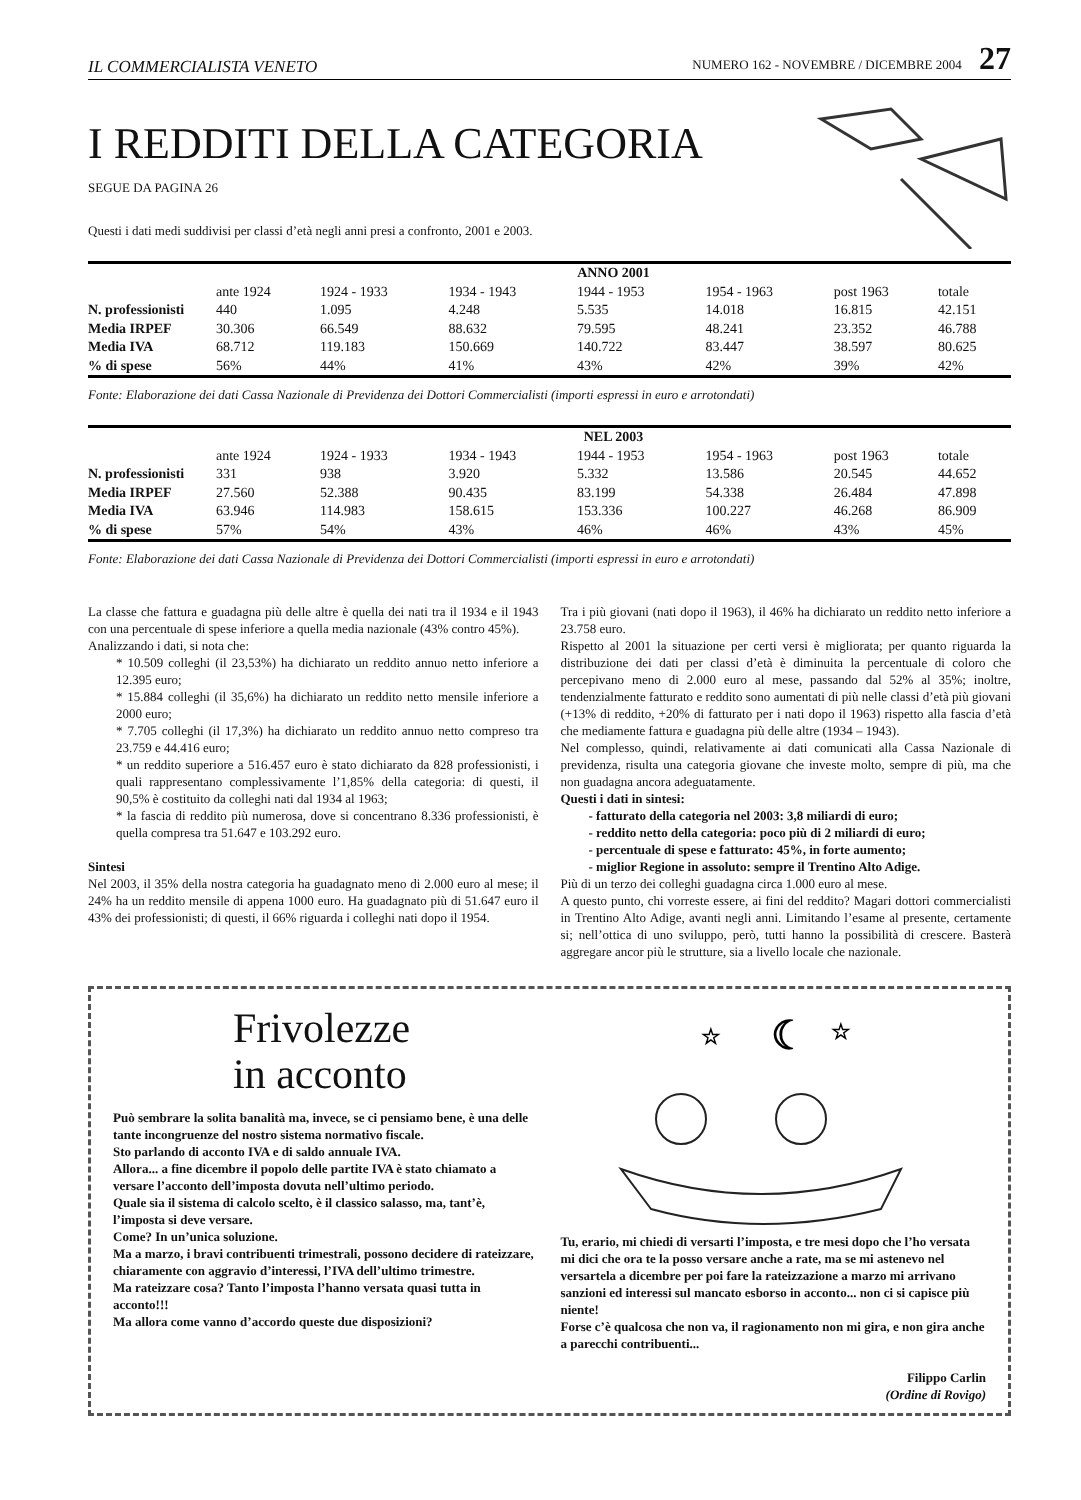IL COMMERCIALISTA VENETO NUMERO 162 - NOVEMBRE / DICEMBRE 2004 27
I REDDITI DELLA CATEGORIA
SEGUE DA PAGINA 26
Questi i dati medi suddivisi per classi d’età negli anni presi a confronto, 2001 e 2003.
| | ANNO 2001 | | | | | | |
| --- | --- | --- | --- | --- | --- | --- | --- |
| | ante 1924 | 1924 - 1933 | 1934 - 1943 | 1944 - 1953 | 1954 - 1963 | post 1963 | totale |
| N. professionisti | 440 | 1.095 | 4.248 | 5.535 | 14.018 | 16.815 | 42.151 |
| Media IRPEF | 30.306 | 66.549 | 88.632 | 79.595 | 48.241 | 23.352 | 46.788 |
| Media IVA | 68.712 | 119.183 | 150.669 | 140.722 | 83.447 | 38.597 | 80.625 |
| % di spese | 56% | 44% | 41% | 43% | 42% | 39% | 42% |
Fonte: Elaborazione dei dati Cassa Nazionale di Previdenza dei Dottori Commercialisti (importi espressi in euro e arrotondati)
| | NEL 2003 | | | | | | |
| --- | --- | --- | --- | --- | --- | --- | --- |
| | ante 1924 | 1924 - 1933 | 1934 - 1943 | 1944 - 1953 | 1954 - 1963 | post 1963 | totale |
| N. professionisti | 331 | 938 | 3.920 | 5.332 | 13.586 | 20.545 | 44.652 |
| Media IRPEF | 27.560 | 52.388 | 90.435 | 83.199 | 54.338 | 26.484 | 47.898 |
| Media IVA | 63.946 | 114.983 | 158.615 | 153.336 | 100.227 | 46.268 | 86.909 |
| % di spese | 57% | 54% | 43% | 46% | 46% | 43% | 45% |
Fonte: Elaborazione dei dati Cassa Nazionale di Previdenza dei Dottori Commercialisti (importi espressi in euro e arrotondati)
La classe che fattura e guadagna più delle altre è quella dei nati tra il 1934 e il 1943 con una percentuale di spese inferiore a quella media nazionale (43% contro 45%).
Analizzando i dati, si nota che:
* 10.509 colleghi (il 23,53%) ha dichiarato un reddito annuo netto inferiore a 12.395 euro;
* 15.884 colleghi (il 35,6%) ha dichiarato un reddito netto mensile inferiore a 2000 euro;
* 7.705 colleghi (il 17,3%) ha dichiarato un reddito annuo netto compreso tra 23.759 e 44.416 euro;
* un reddito superiore a 516.457 euro è stato dichiarato da 828 professionisti, i quali rappresentano complessivamente l’1,85% della categoria: di questi, il 90,5% è costituito da colleghi nati dal 1934 al 1963;
* la fascia di reddito più numerosa, dove si concentrano 8.336 professionisti, è quella compresa tra 51.647 e 103.292 euro.
Sintesi
Nel 2003, il 35% della nostra categoria ha guadagnato meno di 2.000 euro al mese; il 24% ha un reddito mensile di appena 1000 euro. Ha guadagnato più di 51.647 euro il 43% dei professionisti; di questi, il 66% riguarda i colleghi nati dopo il 1954.
Tra i più giovani (nati dopo il 1963), il 46% ha dichiarato un reddito netto inferiore a 23.758 euro.
Rispetto al 2001 la situazione per certi versi è migliorata; per quanto riguarda la distribuzione dei dati per classi d’età è diminuita la percentuale di coloro che percepivano meno di 2.000 euro al mese, passando dal 52% al 35%; inoltre, tendenzialmente fatturato e reddito sono aumentati di più nelle classi d’età più giovani (+13% di reddito, +20% di fatturato per i nati dopo il 1963) rispetto alla fascia d’età che mediamente fattura e guadagna più delle altre (1934 – 1943).
Nel complesso, quindi, relativamente ai dati comunicati alla Cassa Nazionale di previdenza, risulta una categoria giovane che investe molto, sempre di più, ma che non guadagna ancora adeguatamente.
Questi i dati in sintesi:
- fatturato della categoria nel 2003: 3,8 miliardi di euro;
- reddito netto della categoria: poco più di 2 miliardi di euro;
- percentuale di spese e fatturato: 45%, in forte aumento;
- miglior Regione in assoluto: sempre il Trentino Alto Adige.
Più di un terzo dei colleghi guadagna circa 1.000 euro al mese.
A questo punto, chi vorreste essere, ai fini del reddito? Magari dottori commercialisti in Trentino Alto Adige, avanti negli anni. Limitando l’esame al presente, certamente si; nell’ottica di uno sviluppo, però, tutti hanno la possibilità di crescere. Basterà aggregare ancor più le strutture, sia a livello locale che nazionale.
Frivolezze
in acconto
Può sembrare la solita banalità ma, invece, se ci pensiamo bene, è una delle tante incongruenze del nostro sistema normativo fiscale.
Sto parlando di acconto IVA e di saldo annuale IVA.
Allora... a fine dicembre il popolo delle partite IVA è stato chiamato a versare l’acconto dell’imposta dovuta nell’ultimo periodo.
Quale sia il sistema di calcolo scelto, è il classico salasso, ma, tant’è, l’imposta si deve versare.
Come? In un’unica soluzione.
Ma a marzo, i bravi contribuenti trimestrali, possono decidere di rateizzare, chiaramente con aggravio d’interessi, l’IVA dell’ultimo trimestre.
Ma rateizzare cosa? Tanto l’imposta l’hanno versata quasi tutta in acconto!!!
Ma allora come vanno d’accordo queste due disposizioni?
☾
☆
☆
Tu, erario, mi chiedi di versarti l’imposta, e tre mesi dopo che l’ho versata mi dici che ora te la posso versare anche a rate, ma se mi astenevo nel versartela a dicembre per poi fare la rateizzazione a marzo mi arrivano sanzioni ed interessi sul mancato esborso in acconto... non ci si capisce più niente!
Forse c’è qualcosa che non va, il ragionamento non mi gira, e non gira anche a parecchi contribuenti...
Filippo Carlin
(Ordine di Rovigo)